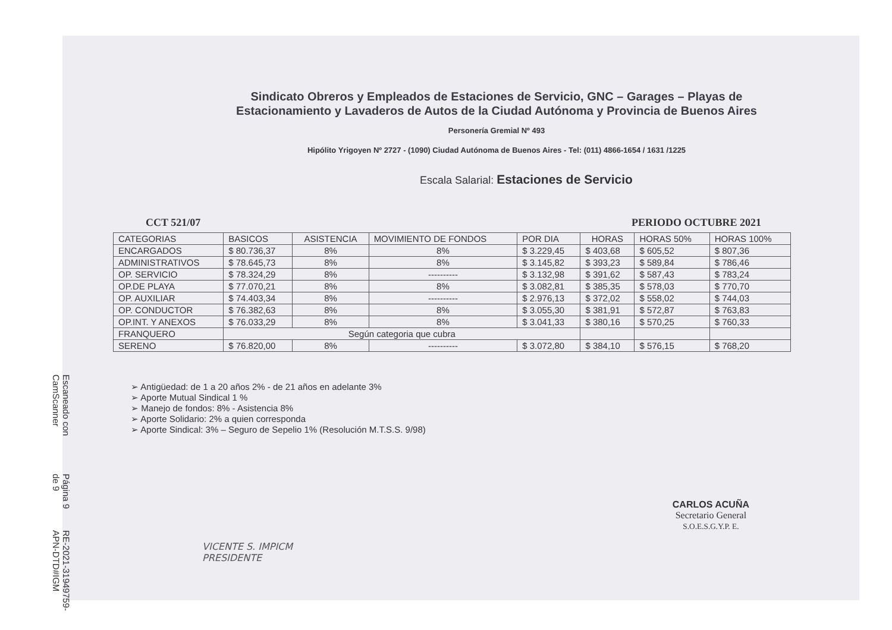Escaneado con CamScanner
Página 9 de 9
RE-2021-31949759-APN-DTD#IGM
Sindicato Obreros y Empleados de Estaciones de Servicio, GNC – Garages – Playas de Estacionamiento y Lavaderos de Autos de la Ciudad Autónoma y Provincia de Buenos Aires
Personería Gremial Nº 493
Hipólito Yrigoyen Nº 2727 - (1090) Ciudad Autónoma de Buenos Aires - Tel: (011) 4866-1654 / 1631 /1225
Escala Salarial: Estaciones de Servicio
CCT 521/07 PERIODO OCTUBRE 2021
| CATEGORIAS | BASICOS | ASISTENCIA | MOVIMIENTO DE FONDOS | POR DIA | HORAS | HORAS 50% | HORAS 100% |
| --- | --- | --- | --- | --- | --- | --- | --- |
| ENCARGADOS | $ 80.736,37 | 8% | 8% | $ 3.229,45 | $ 403,68 | $ 605,52 | $ 807,36 |
| ADMINISTRATIVOS | $ 78.645,73 | 8% | 8% | $ 3.145,82 | $ 393,23 | $ 589,84 | $ 786,46 |
| OP. SERVICIO | $ 78.324,29 | 8% | ---------- | $ 3.132,98 | $ 391,62 | $ 587,43 | $ 783,24 |
| OP.DE PLAYA | $ 77.070,21 | 8% | 8% | $ 3.082,81 | $ 385,35 | $ 578,03 | $ 770,70 |
| OP. AUXILIAR | $ 74.403,34 | 8% | ---------- | $ 2.976,13 | $ 372,02 | $ 558,02 | $ 744,03 |
| OP. CONDUCTOR | $ 76.382,63 | 8% | 8% | $ 3.055,30 | $ 381,91 | $ 572,87 | $ 763,83 |
| OP.INT. Y ANEXOS | $ 76.033,29 | 8% | 8% | $ 3.041,33 | $ 380,16 | $ 570,25 | $ 760,33 |
| FRANQUERO | Según categoria que cubra | | | | | | |
| SERENO | $ 76.820,00 | 8% | ---------- | $ 3.072,80 | $ 384,10 | $ 576,15 | $ 768,20 |
➢ Antigüedad: de 1 a 20 años 2% - de 21 años en adelante 3%
➢ Aporte Mutual Sindical 1 %
➢ Manejo de fondos: 8% - Asistencia 8%
➢ Aporte Solidario: 2% a quien corresponda
➢ Aporte Sindical: 3% – Seguro de Sepelio 1% (Resolución M.T.S.S. 9/98)
VICENTE S. IMPICM
PRESIDENTE
CARLOS ACUÑA
Secretario General
S.O.E.S.G.Y.P. E.